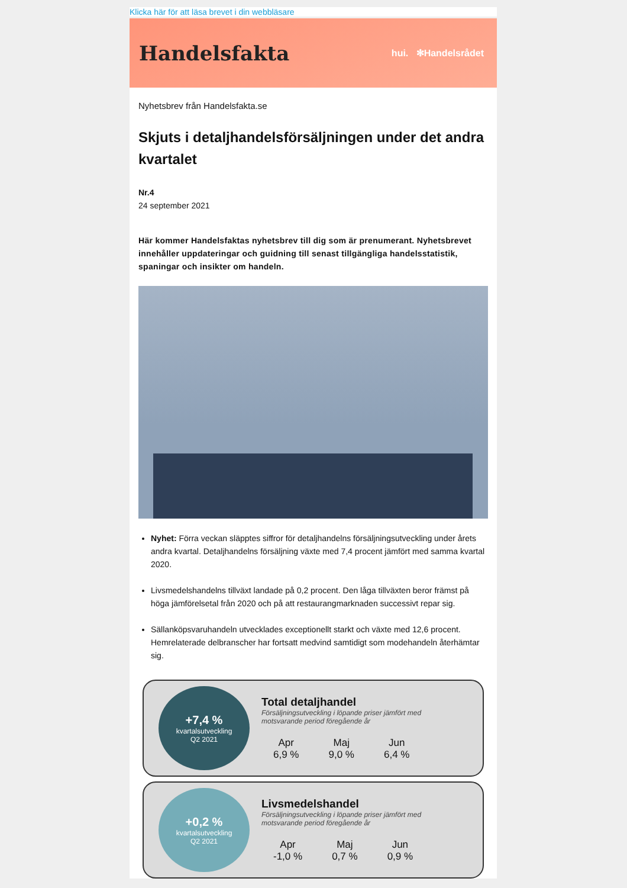Klicka här för att läsa brevet i din webbläsare
Handelsfakta
hui. ✻Handelsrådet
Nyhetsbrev från Handelsfakta.se
Skjuts i detaljhandelsförsäljningen under det andra kvartalet
Nr.4
24 september 2021
Här kommer Handelsfaktas nyhetsbrev till dig som är prenumerant. Nyhetsbrevet innehåller uppdateringar och guidning till senast tillgängliga handelsstatistik, spaningar och insikter om handeln.
Nyhet: Förra veckan släpptes siffror för detaljhandelns försäljningsutveckling under årets andra kvartal. Detaljhandelns försäljning växte med 7,4 procent jämfört med samma kvartal 2020.
Livsmedelshandelns tillväxt landade på 0,2 procent. Den låga tillväxten beror främst på höga jämförelsetal från 2020 och på att restaurangmarknaden successivt repar sig.
Sällanköpsvaruhandeln utvecklades exceptionellt starkt och växte med 12,6 procent. Hemrelaterade delbranscher har fortsatt medvind samtidigt som modehandeln återhämtar sig.
+7,4 %
kvartalsutveckling
Q2 2021
Total detaljhandel
Försäljningsutveckling i löpande priser jämfört med motsvarande period föregående år
Apr
6,9 %
Maj
9,0 %
Jun
6,4 %
+0,2 %
kvartalsutveckling
Q2 2021
Livsmedelshandel
Försäljningsutveckling i löpande priser jämfört med motsvarande period föregående år
Apr
-1,0 %
Maj
0,7 %
Jun
0,9 %